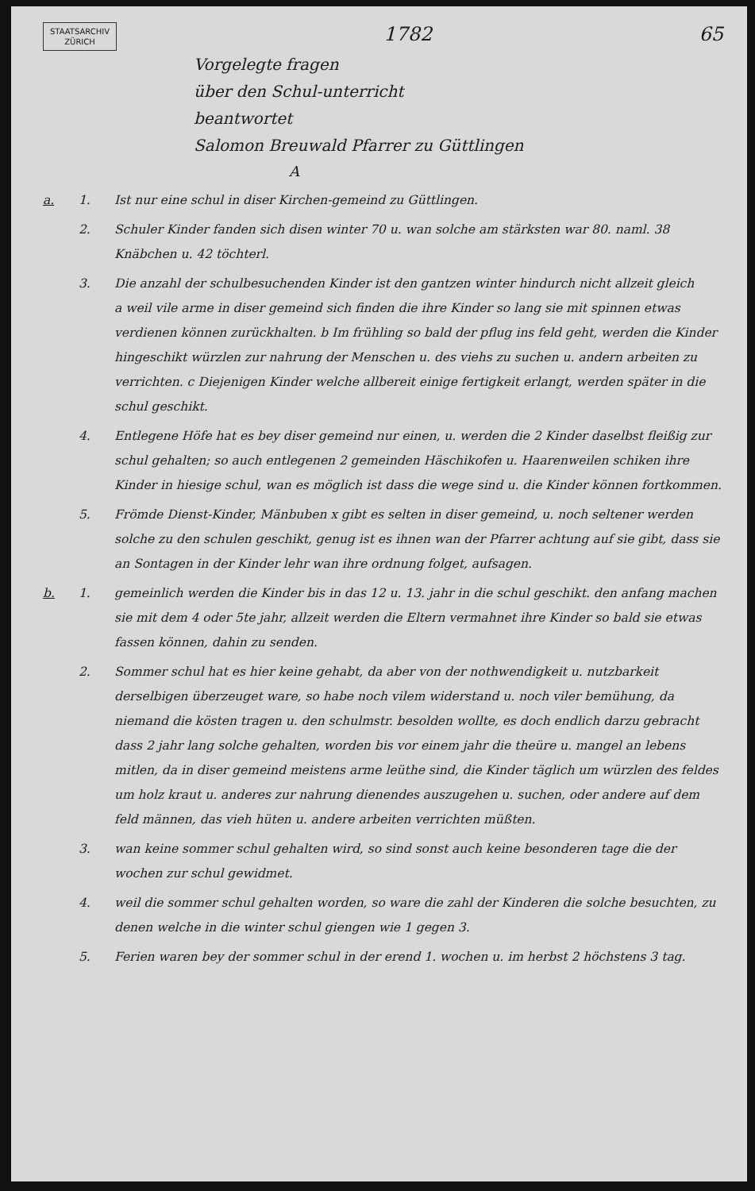STAATSARCHIV
ZÜRICH
1782 65
Vorgelegte fragen
über den Schul-unterricht
beantwortet
Salomon Breuwald Pfarrer zu Güttlingen
A
a. 1. Ist nur eine schul in diser Kirchen-gemeind zu Güttlingen.
2. Schuler Kinder fanden sich disen winter 70 u. wan solche am stärksten war 80. naml. 38 Knäbchen u. 42 töchterl.
3. Die anzahl der schulbesuchenden Kinder ist den gantzen winter hindurch nicht allzeit gleich
a weil vile arme in diser gemeind sich finden die ihre Kinder so lang sie mit spinnen etwas verdienen können zurückhalten. b Im frühling so bald der pflug ins feld geht, werden die Kinder hingeschikt würzlen zur nahrung der Menschen u. des viehs zu suchen u. andern arbeiten zu verrichten. c Diejenigen Kinder welche allbereit einige fertigkeit erlangt, werden später in die schul geschikt.
4. Entlegene Höfe hat es bey diser gemeind nur einen, u. werden die 2 Kinder daselbst fleißig zur schul gehalten; so auch entlegenen 2 gemeinden Häschikofen u. Haarenweilen schiken ihre Kinder in hiesige schul, wan es möglich ist dass die wege sind u. die Kinder können fortkommen.
5. Frömde Dienst-Kinder, Mänbuben x gibt es selten in diser gemeind, u. noch seltener werden solche zu den schulen geschikt, genug ist es ihnen wan der Pfarrer achtung auf sie gibt, dass sie an Sontagen in der Kinder lehr wan ihre ordnung folget, aufsagen.
b. 1. gemeinlich werden die Kinder bis in das 12 u. 13. jahr in die schul geschikt. den anfang machen sie mit dem 4 oder 5te jahr, allzeit werden die Eltern vermahnet ihre Kinder so bald sie etwas fassen können, dahin zu senden.
2. Sommer schul hat es hier keine gehabt, da aber von der nothwendigkeit u. nutzbarkeit derselbigen überzeuget ware, so habe noch vilem widerstand u. noch viler bemühung, da niemand die kösten tragen u. den schulmstr. besolden wollte, es doch endlich darzu gebracht dass 2 jahr lang solche gehalten, worden bis vor einem jahr die theüre u. mangel an lebens mitlen, da in diser gemeind meistens arme leüthe sind, die Kinder täglich um würzlen des feldes um holz kraut u. anderes zur nahrung dienendes auszugehen u. suchen, oder andere auf dem feld männen, das vieh hüten u. andere arbeiten verrichten müßten.
3. wan keine sommer schul gehalten wird, so sind sonst auch keine besonderen tage die der wochen zur schul gewidmet.
4. weil die sommer schul gehalten worden, so ware die zahl der Kinderen die solche besuchten, zu denen welche in die winter schul giengen wie 1 gegen 3.
5. Ferien waren bey der sommer schul in der erend 1. wochen u. im herbst 2 höchstens 3 tag.